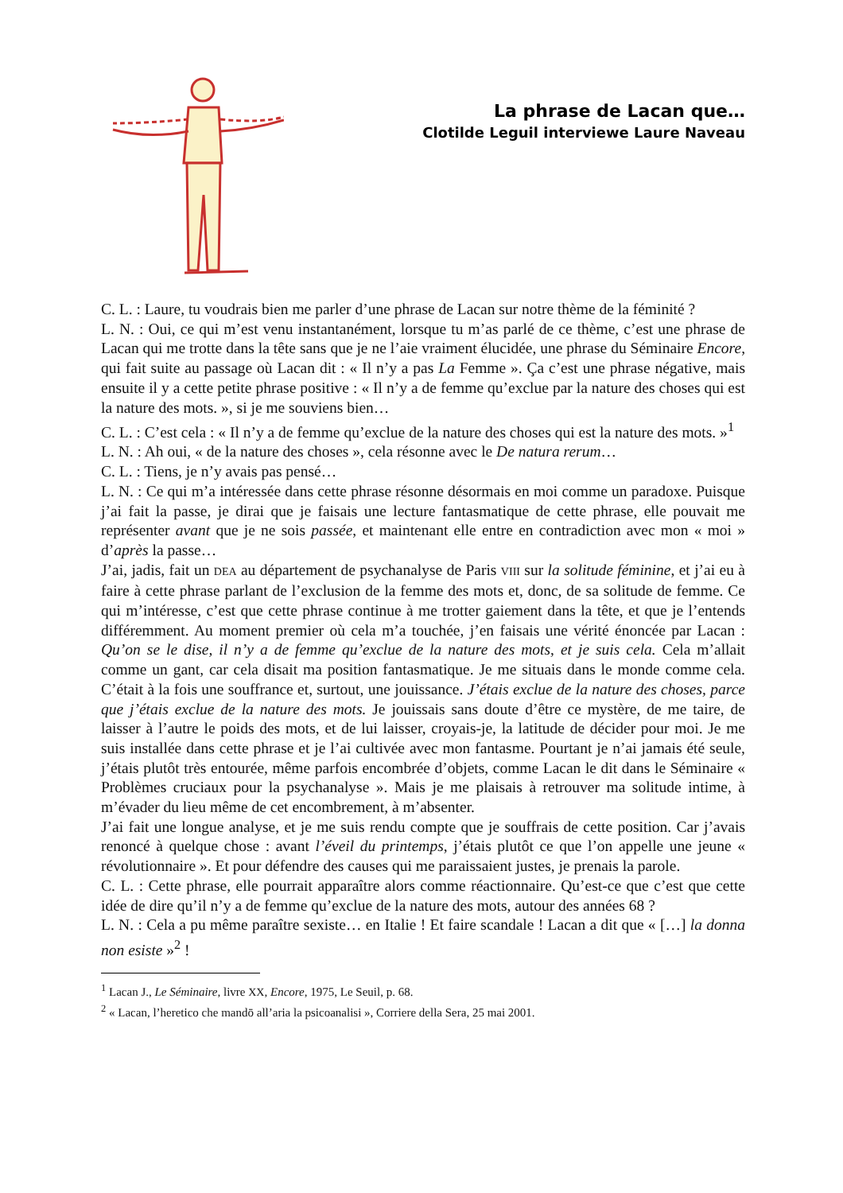La phrase de Lacan que…
Clotilde Leguil interviewe Laure Naveau
C. L. : Laure, tu voudrais bien me parler d’une phrase de Lacan sur notre thème de la féminité ?
L. N. : Oui, ce qui m’est venu instantanément, lorsque tu m’as parlé de ce thème, c’est une phrase de Lacan qui me trotte dans la tête sans que je ne l’aie vraiment élucidée, une phrase du Séminaire Encore, qui fait suite au passage où Lacan dit : « Il n’y a pas La Femme ». Ça c’est une phrase négative, mais ensuite il y a cette petite phrase positive : « Il n’y a de femme qu’exclue par la nature des choses qui est la nature des mots. », si je me souviens bien…
C. L. : C’est cela : « Il n’y a de femme qu’exclue de la nature des choses qui est la nature des mots. »<sup>1</sup>
L. N. : Ah oui, « de la nature des choses », cela résonne avec le De natura rerum…
C. L. : Tiens, je n’y avais pas pensé…
L. N. : Ce qui m’a intéressée dans cette phrase résonne désormais en moi comme un paradoxe. Puisque j’ai fait la passe, je dirai que je faisais une lecture fantasmatique de cette phrase, elle pouvait me représenter avant que je ne sois passée, et maintenant elle entre en contradiction avec mon « moi » d’après la passe…
J’ai, jadis, fait un DEA au département de psychanalyse de Paris VIII sur la solitude féminine, et j’ai eu à faire à cette phrase parlant de l’exclusion de la femme des mots et, donc, de sa solitude de femme. Ce qui m’intéresse, c’est que cette phrase continue à me trotter gaiement dans la tête, et que je l’entends différemment. Au moment premier où cela m’a touchée, j’en faisais une vérité énoncée par Lacan : Qu’on se le dise, il n’y a de femme qu’exclue de la nature des mots, et je suis cela. Cela m’allait comme un gant, car cela disait ma position fantasmatique. Je me situais dans le monde comme cela. C’était à la fois une souffrance et, surtout, une jouissance. J’étais exclue de la nature des choses, parce que j’étais exclue de la nature des mots. Je jouissais sans doute d’être ce mystère, de me taire, de laisser à l’autre le poids des mots, et de lui laisser, croyais-je, la latitude de décider pour moi. Je me suis installée dans cette phrase et je l’ai cultivée avec mon fantasme. Pourtant je n’ai jamais été seule, j’étais plutôt très entourée, même parfois encombrée d’objets, comme Lacan le dit dans le Séminaire « Problèmes cruciaux pour la psychanalyse ». Mais je me plaisais à retrouver ma solitude intime, à m’évader du lieu même de cet encombrement, à m’absenter.
J’ai fait une longue analyse, et je me suis rendu compte que je souffrais de cette position. Car j’avais renoncé à quelque chose : avant l’éveil du printemps, j’étais plutôt ce que l’on appelle une jeune « révolutionnaire ». Et pour défendre des causes qui me paraissaient justes, je prenais la parole.
C. L. : Cette phrase, elle pourrait apparaître alors comme réactionnaire. Qu’est-ce que c’est que cette idée de dire qu’il n’y a de femme qu’exclue de la nature des mots, autour des années 68 ?
L. N. : Cela a pu même paraître sexiste… en Italie ! Et faire scandale ! Lacan a dit que « […] la donna non esiste »<sup>2</sup> !
<sup>1</sup> Lacan J., Le Séminaire, livre XX, Encore, 1975, Le Seuil, p. 68.
<sup>2</sup> « Lacan, l’heretico che mandō all’aria la psicoanalisi », Corriere della Sera, 25 mai 2001.